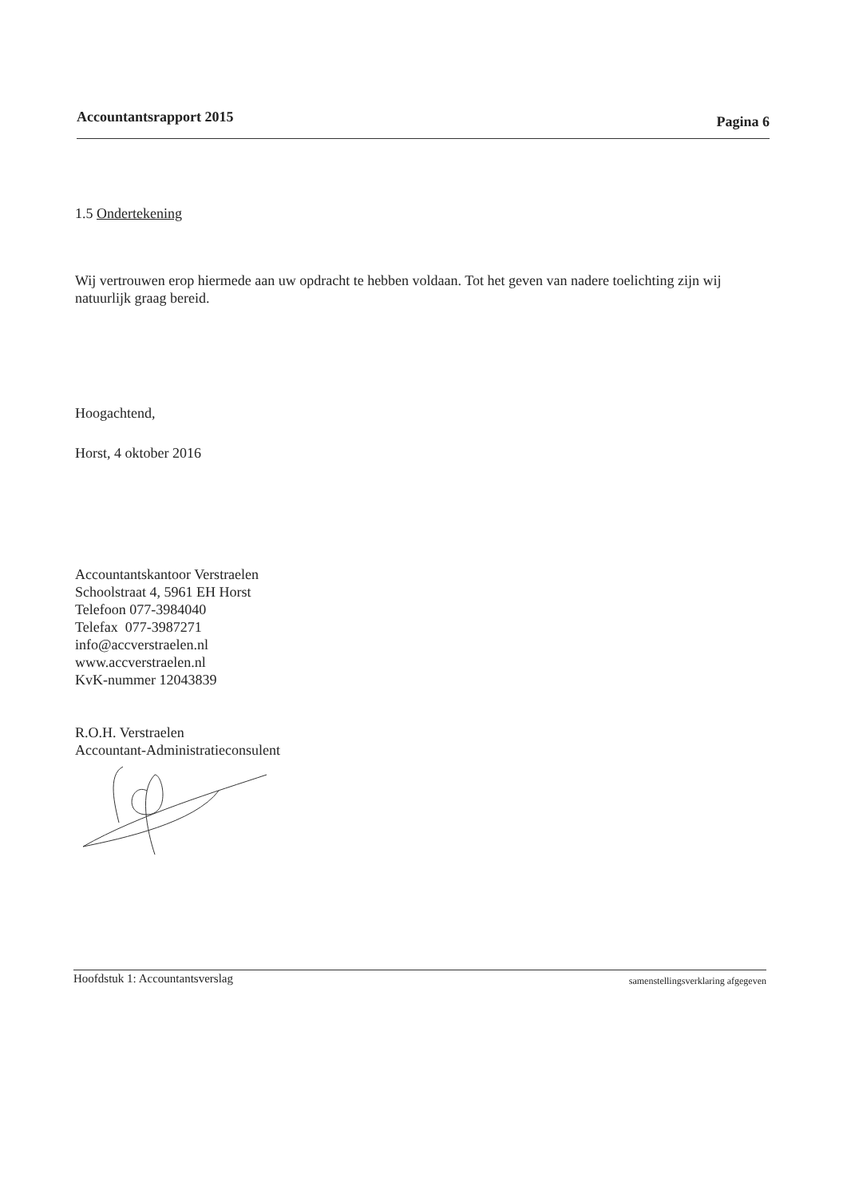Accountantsrapport 2015 Pagina 6
1.5 Ondertekening
Wij vertrouwen erop hiermede aan uw opdracht te hebben voldaan. Tot het geven van nadere toelichting zijn wij natuurlijk graag bereid.
Hoogachtend,
Horst, 4 oktober 2016
Accountantskantoor Verstraelen
Schoolstraat 4, 5961 EH Horst
Telefoon 077-3984040
Telefax 077-3987271
info@accverstraelen.nl
www.accverstraelen.nl
KvK-nummer 12043839
R.O.H. Verstraelen
Accountant-Administratieconsulent
Hoofdstuk 1: Accountantsverslag samenstellingsverklaring afgegeven